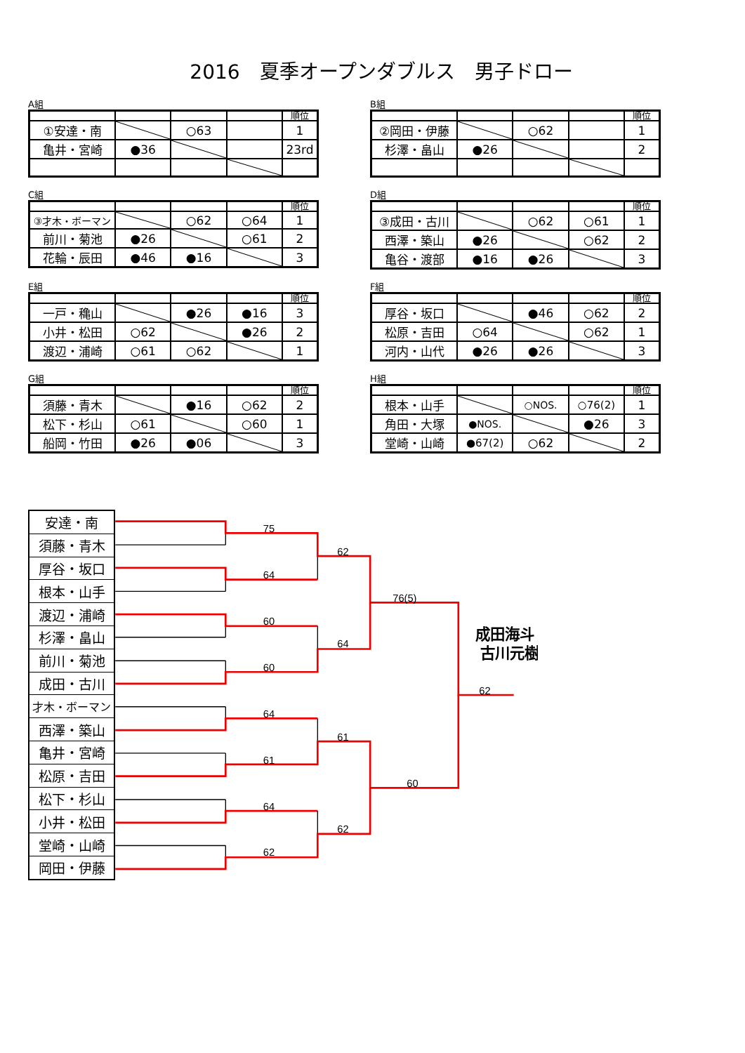2016　夏季オープンダブルス　男子ドロー
A組
| | | | | 順位 |
| ①安達・南 | | ○63 | | 1 |
| 亀井・宮崎 | ●36 | | | 23rd |
B組
| | | | | 順位 |
| ②岡田・伊藤 | | ○62 | | 1 |
| 杉澤・畠山 | ●26 | | | 2 |
C組
| | | | | 順位 |
| ③才木・ボーマン | | ○62 | ○64 | 1 |
| 前川・菊池 | ●26 | | ○61 | 2 |
| 花輪・辰田 | ●46 | ●16 | | 3 |
D組
| | | | | 順位 |
| ③成田・古川 | | ○62 | ○61 | 1 |
| 西澤・築山 | ●26 | | ○62 | 2 |
| 亀谷・渡部 | ●16 | ●26 | | 3 |
E組
| | | | | 順位 |
| 一戸・穐山 | | ●26 | ●16 | 3 |
| 小井・松田 | ○62 | | ●26 | 2 |
| 渡辺・浦崎 | ○61 | ○62 | | 1 |
F組
| | | | | 順位 |
| 厚谷・坂口 | | ●46 | ○62 | 2 |
| 松原・吉田 | ○64 | | ○62 | 1 |
| 河内・山代 | ●26 | ●26 | | 3 |
G組
| | | | | 順位 |
| 須藤・青木 | | ●16 | ○62 | 2 |
| 松下・杉山 | ○61 | | ○60 | 1 |
| 船岡・竹田 | ●26 | ●06 | | 3 |
H組
| | | | | 順位 |
| 根本・山手 | | ○NOS. | ○76(2) | 1 |
| 角田・大塚 | ●NOS. | | ●26 | 3 |
| 堂崎・山崎 | ●67(2) | ○62 | | 2 |
| 安達・南 |
| 須藤・青木 |
| 厚谷・坂口 |
| 根本・山手 |
| 渡辺・浦崎 |
| 杉澤・畠山 |
| 前川・菊池 |
| 成田・古川 |
| 才木・ボーマン |
| 西澤・築山 |
| 亀井・宮崎 |
| 松原・吉田 |
| 松下・杉山 |
| 小井・松田 |
| 堂崎・山崎 |
| 岡田・伊藤 |
75
62
64
76(5)
60
64
60
62
64
61
61
60
64
62
62
成田海斗・
古川元樹